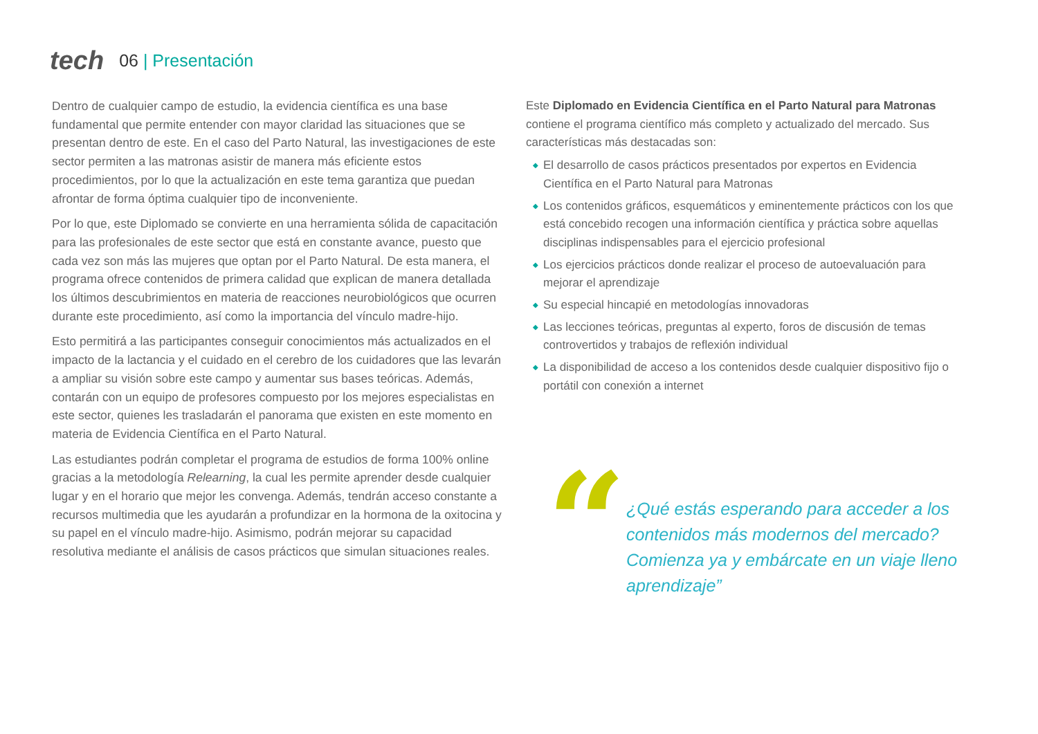tech
06 | Presentación
Dentro de cualquier campo de estudio, la evidencia científica es una base fundamental que permite entender con mayor claridad las situaciones que se presentan dentro de este. En el caso del Parto Natural, las investigaciones de este sector permiten a las matronas asistir de manera más eficiente estos procedimientos, por lo que la actualización en este tema garantiza que puedan afrontar de forma óptima cualquier tipo de inconveniente.
Por lo que, este Diplomado se convierte en una herramienta sólida de capacitación para las profesionales de este sector que está en constante avance, puesto que cada vez son más las mujeres que optan por el Parto Natural. De esta manera, el programa ofrece contenidos de primera calidad que explican de manera detallada los últimos descubrimientos en materia de reacciones neurobiológicos que ocurren durante este procedimiento, así como la importancia del vínculo madre-hijo.
Esto permitirá a las participantes conseguir conocimientos más actualizados en el impacto de la lactancia y el cuidado en el cerebro de los cuidadores que las levarán a ampliar su visión sobre este campo y aumentar sus bases teóricas. Además, contarán con un equipo de profesores compuesto por los mejores especialistas en este sector, quienes les trasladarán el panorama que existen en este momento en materia de Evidencia Científica en el Parto Natural.
Las estudiantes podrán completar el programa de estudios de forma 100% online gracias a la metodología Relearning, la cual les permite aprender desde cualquier lugar y en el horario que mejor les convenga. Además, tendrán acceso constante a recursos multimedia que les ayudarán a profundizar en la hormona de la oxitocina y su papel en el vínculo madre-hijo. Asimismo, podrán mejorar su capacidad resolutiva mediante el análisis de casos prácticos que simulan situaciones reales.
Este Diplomado en Evidencia Científica en el Parto Natural para Matronas contiene el programa científico más completo y actualizado del mercado. Sus características más destacadas son:
◆ El desarrollo de casos prácticos presentados por expertos en Evidencia Científica en el Parto Natural para Matronas
◆ Los contenidos gráficos, esquemáticos y eminentemente prácticos con los que está concebido recogen una información científica y práctica sobre aquellas disciplinas indispensables para el ejercicio profesional
◆ Los ejercicios prácticos donde realizar el proceso de autoevaluación para mejorar el aprendizaje
◆ Su especial hincapié en metodologías innovadoras
◆ Las lecciones teóricas, preguntas al experto, foros de discusión de temas controvertidos y trabajos de reflexión individual
◆ La disponibilidad de acceso a los contenidos desde cualquier dispositivo fijo o portátil con conexión a internet
“
¿Qué estás esperando para acceder a los contenidos más modernos del mercado? Comienza ya y embárcate en un viaje lleno aprendizaje”